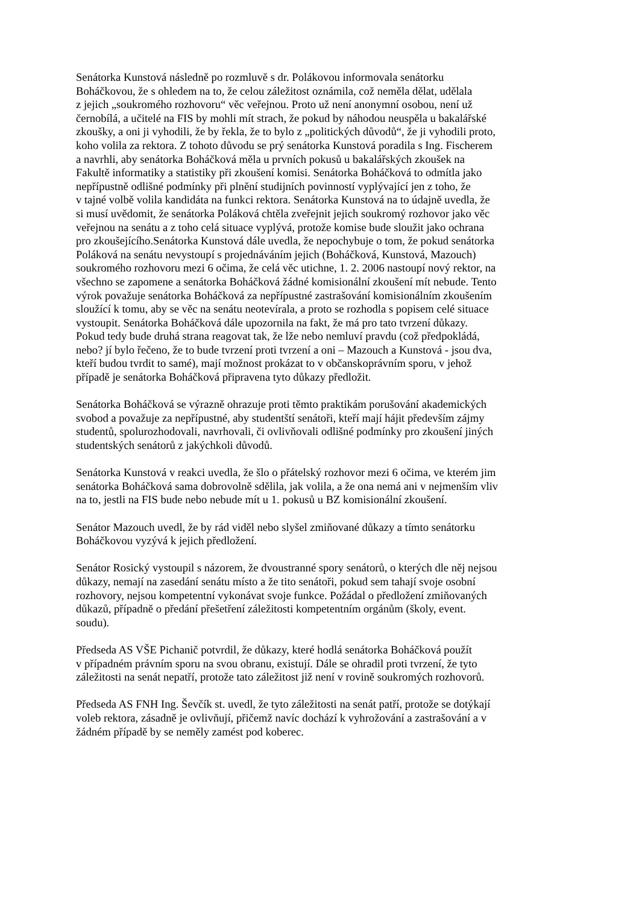Senátorka Kunstová následně po rozmluvě s dr. Polákovou informovala senátorku
Boháčkovou, že s ohledem na to, že celou záležitost oznámila, což neměla dělat, udělala
z jejich „soukromého rozhovoru“ věc veřejnou. Proto už není anonymní osobou, není už
černobílá, a učitelé na FIS by mohli mít strach, že pokud by náhodou neuspěla u bakalářské
zkoušky, a oni ji vyhodili, že by řekla, že to bylo z „politických důvodů“, že ji vyhodili proto,
koho volila za rektora. Z tohoto důvodu se prý senátorka Kunstová poradila s Ing. Fischerem
a navrhli, aby senátorka Boháčková měla u prvních pokusů u bakalářských zkoušek na
Fakultě informatiky a statistiky při zkoušení komisi. Senátorka Boháčková to odmítla jako
nepřípustně odlišné podmínky při plnění studijních povinností vyplývající jen z toho, že
v tajné volbě volila kandidáta na funkci rektora. Senátorka Kunstová na to údajně uvedla, že
si musí uvědomit, že senátorka Poláková chtěla zveřejnit jejich soukromý rozhovor jako věc
veřejnou na senátu a z toho celá situace vyplývá, protože komise bude sloužit jako ochrana
pro zkoušejícího.Senátorka Kunstová dále uvedla, že nepochybuje o tom, že pokud senátorka
Poláková na senátu nevystoupí s projednáváním jejich (Boháčková, Kunstová, Mazouch)
soukromého rozhovoru mezi 6 očima, že celá věc utichne, 1. 2. 2006 nastoupí nový rektor, na
všechno se zapomene a senátorka Boháčková žádné komisionální zkoušení mít nebude. Tento
výrok považuje senátorka Boháčková za nepřípustné zastrašování komisionálním zkoušením
sloužící k tomu, aby se věc na senátu neotevírala, a proto se rozhodla s popisem celé situace
vystoupit. Senátorka Boháčková dále upozornila na fakt, že má pro tato tvrzení důkazy.
Pokud tedy bude druhá strana reagovat tak, že lže nebo nemluví pravdu (což předpokládá,
nebo? jí bylo řečeno, že to bude tvrzení proti tvrzení a oni – Mazouch a Kunstová - jsou dva,
kteří budou tvrdit to samé), mají možnost prokázat to v občanskoprávním sporu, v jehož
případě je senátorka Boháčková připravena tyto důkazy předložit.
Senátorka Boháčková se výrazně ohrazuje proti těmto praktikám porušování akademických
svobod a považuje za nepřípustné, aby studentští senátoři, kteří mají hájit především zájmy
studentů, spolurozhodovali, navrhovali, či ovlivňovali odlišné podmínky pro zkoušení jiných
studentských senátorů z jakýchkoli důvodů.
Senátorka Kunstová v reakci uvedla, že šlo o přátelský rozhovor mezi 6 očima, ve kterém jim
senátorka Boháčková sama dobrovolně sdělila, jak volila, a že ona nemá ani v nejmenším vliv
na to, jestli na FIS bude nebo nebude mít u 1. pokusů u BZ komisionální zkoušení.
Senátor Mazouch uvedl, že by rád viděl nebo slyšel zmiňované důkazy a tímto senátorku
Boháčkovou vyzývá k jejich předložení.
Senátor Rosický vystoupil s názorem, že dvoustranné spory senátorů, o kterých dle něj nejsou
důkazy, nemají na zasedání senátu místo a že tito senátoři, pokud sem tahají svoje osobní
rozhovory, nejsou kompetentní vykonávat svoje funkce. Požádal o předložení zmiňovaných
důkazů, případně o předání přešetření záležitosti kompetentním orgánům (školy, event.
soudu).
Předseda AS VŠE Pichanič potvrdil, že důkazy, které hodlá senátorka Boháčková použít
v případném právním sporu na svou obranu, existují. Dále se ohradil proti tvrzení, že tyto
záležitosti na senát nepatří, protože tato záležitost již není v rovině soukromých rozhovorů.
Předseda AS FNH Ing. Ševčík st. uvedl, že tyto záležitosti na senát patří, protože se dotýkají
voleb rektora, zásadně je ovlivňují, přičemž navíc dochází k vyhrožování a zastrašování a v
žádném případě by se neměly zamést pod koberec.